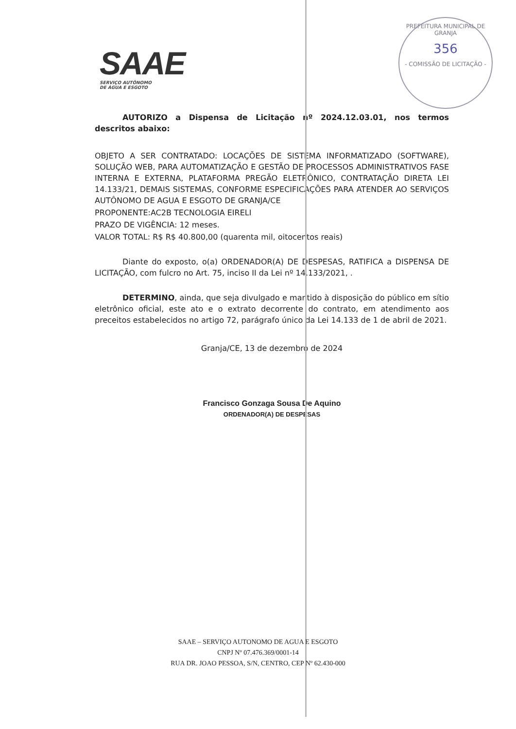SAAE
SERVIÇO AUTÔNOMO
DE ÁGUA E ESGOTO
PREFEITURA MUNICIPAL DE GRANJA
356
- COMISSÃO DE LICITAÇÃO -
AUTORIZO a Dispensa de Licitação nº 2024.12.03.01, nos termos descritos abaixo:
OBJETO A SER CONTRATADO: LOCAÇÕES DE SISTEMA INFORMATIZADO (SOFTWARE), SOLUÇÃO WEB, PARA AUTOMATIZAÇÃO E GESTÃO DE PROCESSOS ADMINISTRATIVOS FASE INTERNA E EXTERNA, PLATAFORMA PREGÃO ELETRÔNICO, CONTRATAÇÃO DIRETA LEI 14.133/21, DEMAIS SISTEMAS, CONFORME ESPECIFICAÇÕES PARA ATENDER AO SERVIÇOS AUTÔNOMO DE AGUA E ESGOTO DE GRANJA/CE
PROPONENTE:AC2B TECNOLOGIA EIRELI
PRAZO DE VIGÊNCIA: 12 meses.
VALOR TOTAL: R$ R$ 40.800,00 (quarenta mil, oitocentos reais)
Diante do exposto, o(a) ORDENADOR(A) DE DESPESAS, RATIFICA a DISPENSA DE LICITAÇÃO, com fulcro no Art. 75, inciso II da Lei nº 14.133/2021, .
DETERMINO, ainda, que seja divulgado e mantido à disposição do público em sítio eletrônico oficial, este ato e o extrato decorrente do contrato, em atendimento aos preceitos estabelecidos no artigo 72, parágrafo único da Lei 14.133 de 1 de abril de 2021.
Granja/CE, 13 de dezembro de 2024
Francisco Gonzaga Sousa De Aquino
ORDENADOR(A) DE DESPESAS
SAAE – SERVIÇO AUTONOMO DE AGUA E ESGOTO
CNPJ Nº 07.476.369/0001-14
RUA DR. JOAO PESSOA, S/N, CENTRO, CEP Nº 62.430-000